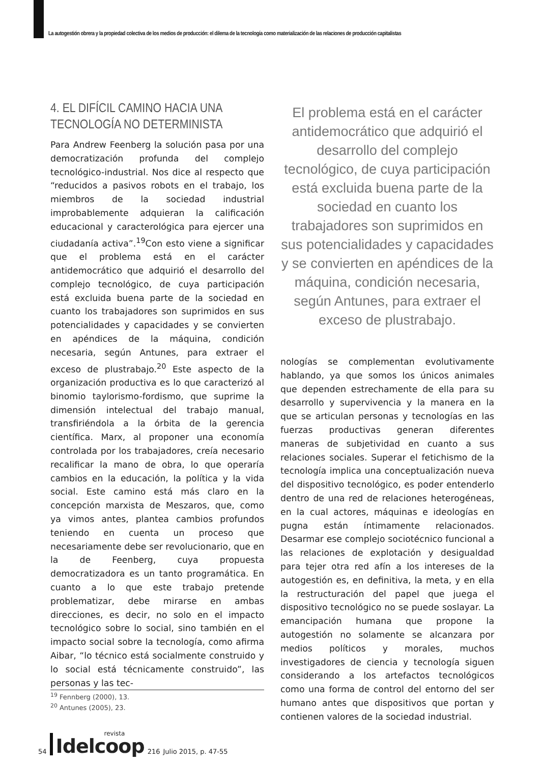La autogestión obrera y la propiedad colectiva de los medios de producción: el dilema de la tecnología como materialización de las relaciones de producción capitalistas
4. EL DIFÍCIL CAMINO HACIA UNA TECNOLOGÍA NO DETERMINISTA
Para Andrew Feenberg la solución pasa por una democratización profunda del complejo tecnológico-industrial. Nos dice al respecto que “reducidos a pasivos robots en el trabajo, los miembros de la sociedad industrial improbablemente adquieran la calificación educacional y caracterológica para ejercer una ciudadanía activa”.<sup>19</sup>Con esto viene a significar que el problema está en el carácter antidemocrático que adquirió el desarrollo del complejo tecnológico, de cuya participación está excluida buena parte de la sociedad en cuanto los trabajadores son suprimidos en sus potencialidades y capacidades y se convierten en apéndices de la máquina, condición necesaria, según Antunes, para extraer el exceso de plustrabajo.<sup>20</sup> Este aspecto de la organización productiva es lo que caracterizó al binomio taylorismo-fordismo, que suprime la dimensión intelectual del trabajo manual, transfiriéndola a la órbita de la gerencia científica. Marx, al proponer una economía controlada por los trabajadores, creía necesario recalificar la mano de obra, lo que operaría cambios en la educación, la política y la vida social. Este camino está más claro en la concepción marxista de Meszaros, que, como ya vimos antes, plantea cambios profundos teniendo en cuenta un proceso que necesariamente debe ser revolucionario, que en la de Feenberg, cuya propuesta democratizadora es un tanto programática. En cuanto a lo que este trabajo pretende problematizar, debe mirarse en ambas direcciones, es decir, no solo en el impacto tecnológico sobre lo social, sino también en el impacto social sobre la tecnología, como afirma Aibar, “lo técnico está socialmente construido y lo social está técnicamente construido”, las personas y las tec-
<sup>19</sup> Fennberg (2000), 13.
<sup>20</sup> Antunes (2005), 23.
El problema está en el carácter antidemocrático que adquirió el desarrollo del complejo tecnológico, de cuya participación está excluida buena parte de la sociedad en cuanto los trabajadores son suprimidos en sus potencialidades y capacidades y se convierten en apéndices de la máquina, condición necesaria, según Antunes, para extraer el exceso de plustrabajo.
nologías se complementan evolutivamente hablando, ya que somos los únicos animales que dependen estrechamente de ella para su desarrollo y supervivencia y la manera en la que se articulan personas y tecnologías en las fuerzas productivas generan diferentes maneras de subjetividad en cuanto a sus relaciones sociales. Superar el fetichismo de la tecnología implica una conceptualización nueva del dispositivo tecnológico, es poder entenderlo dentro de una red de relaciones heterogéneas, en la cual actores, máquinas e ideologías en pugna están íntimamente relacionados. Desarmar ese complejo sociotécnico funcional a las relaciones de explotación y desigualdad para tejer otra red afín a los intereses de la autogestión es, en definitiva, la meta, y en ella la restructuración del papel que juega el dispositivo tecnológico no se puede soslayar. La emancipación humana que propone la autogestión no solamente se alcanzara por medios políticos y morales, muchos investigadores de ciencia y tecnología siguen considerando a los artefactos tecnológicos como una forma de control del entorno del ser humano antes que dispositivos que portan y contienen valores de la sociedad industrial.
54 revista
Idelcoop 216 Julio 2015, p. 47-55